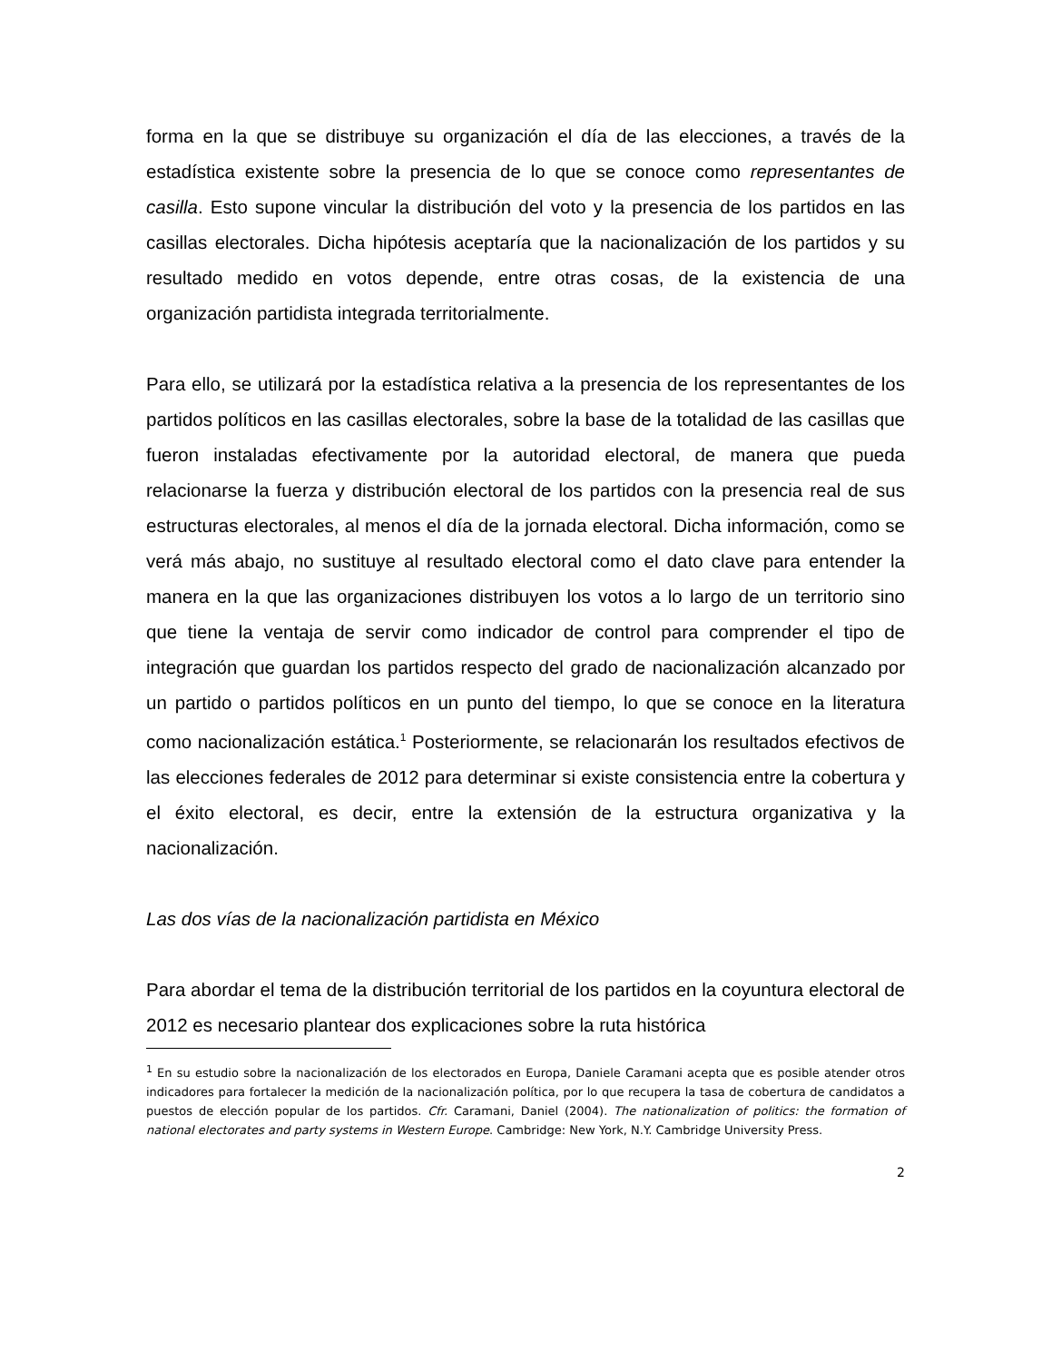forma en la que se distribuye su organización el día de las elecciones, a través de la estadística existente sobre la presencia de lo que se conoce como representantes de casilla. Esto supone vincular la distribución del voto y la presencia de los partidos en las casillas electorales. Dicha hipótesis aceptaría que la nacionalización de los partidos y su resultado medido en votos depende, entre otras cosas, de la existencia de una organización partidista integrada territorialmente.
Para ello, se utilizará por la estadística relativa a la presencia de los representantes de los partidos políticos en las casillas electorales, sobre la base de la totalidad de las casillas que fueron instaladas efectivamente por la autoridad electoral, de manera que pueda relacionarse la fuerza y distribución electoral de los partidos con la presencia real de sus estructuras electorales, al menos el día de la jornada electoral. Dicha información, como se verá más abajo, no sustituye al resultado electoral como el dato clave para entender la manera en la que las organizaciones distribuyen los votos a lo largo de un territorio sino que tiene la ventaja de servir como indicador de control para comprender el tipo de integración que guardan los partidos respecto del grado de nacionalización alcanzado por un partido o partidos políticos en un punto del tiempo, lo que se conoce en la literatura como nacionalización estática.<sup>1</sup> Posteriormente, se relacionarán los resultados efectivos de las elecciones federales de 2012 para determinar si existe consistencia entre la cobertura y el éxito electoral, es decir, entre la extensión de la estructura organizativa y la nacionalización.
Las dos vías de la nacionalización partidista en México
Para abordar el tema de la distribución territorial de los partidos en la coyuntura electoral de 2012 es necesario plantear dos explicaciones sobre la ruta histórica
<sup>1</sup> En su estudio sobre la nacionalización de los electorados en Europa, Daniele Caramani acepta que es posible atender otros indicadores para fortalecer la medición de la nacionalización política, por lo que recupera la tasa de cobertura de candidatos a puestos de elección popular de los partidos. Cfr. Caramani, Daniel (2004). The nationalization of politics: the formation of national electorates and party systems in Western Europe. Cambridge: New York, N.Y. Cambridge University Press.
2